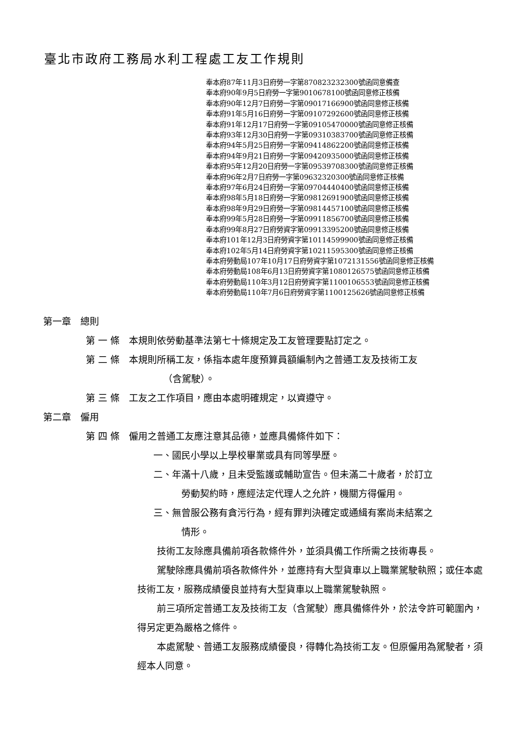臺北市政府工務局水利工程處工友工作規則
奉本府87年11月3日府勞一字第870823232300號函同意備查
奉本府90年9月5日府勞一字第9010678100號函同意修正核備
奉本府90年12月7日府勞一字第09017166900號函同意修正核備
奉本府91年5月16日府勞一字第09107292600號函同意修正核備
奉本府91年12月17日府勞一字第09105470000號函同意修正核備
奉本府93年12月30日府勞一字第09310383700號函同意修正核備
奉本府94年5月25日府勞一字第09414862200號函同意修正核備
奉本府94年9月21日府勞一字第09420935000號函同意修正核備
奉本府95年12月20日府勞一字第09539708300號函同意修正核備
奉本府96年2月7日府勞一字第09632320300號函同意修正核備
奉本府97年6月24日府勞一字第09704440400號函同意修正核備
奉本府98年5月18日府勞一字第09812691900號函同意修正核備
奉本府98年9月29日府勞一字第09814457100號函同意修正核備
奉本府99年5月28日府勞一字第09911856700號函同意修正核備
奉本府99年8月27日府勞資字第09913395200號函同意修正核備
奉本府101年12月3日府勞資字第10114599900號函同意修正核備
奉本府102年5月14日府勞資字第10211595300號函同意修正核備
奉本府勞動局107年10月17日府勞資字第1072131556號函同意修正核備
奉本府勞動局108年6月13日府勞資字第1080126575號函同意修正核備
奉本府勞動局110年3月12日府勞資字第1100106553號函同意修正核備
奉本府勞動局110年7月6日府勞資字第1100125626號函同意修正核備
第一章　總則
第 一 條　本規則依勞動基準法第七十條規定及工友管理要點訂定之。
第 二 條　本規則所稱工友，係指本處年度預算員額編制內之普通工友及技術工友
（含駕駛）。
第 三 條　工友之工作項目，應由本處明確規定，以資遵守。
第二章　僱用
第 四 條　僱用之普通工友應注意其品德，並應具備條件如下：
一、國民小學以上學校畢業或具有同等學歷。
二、年滿十八歲，且未受監護或輔助宣告。但未滿二十歲者，於訂立
勞動契約時，應經法定代理人之允許，機關方得僱用。
三、無曾服公務有貪污行為，經有罪判決確定或通緝有案尚未結案之
情形。
技術工友除應具備前項各款條件外，並須具備工作所需之技術專長。
駕駛除應具備前項各款條件外，並應持有大型貨車以上職業駕駛執照；或任本處技術工友，服務成績優良並持有大型貨車以上職業駕駛執照。
前三項所定普通工友及技術工友（含駕駛）應具備條件外，於法令許可範圍內，得另定更為嚴格之條件。
本處駕駛、普通工友服務成績優良，得轉化為技術工友。但原僱用為駕駛者，須經本人同意。